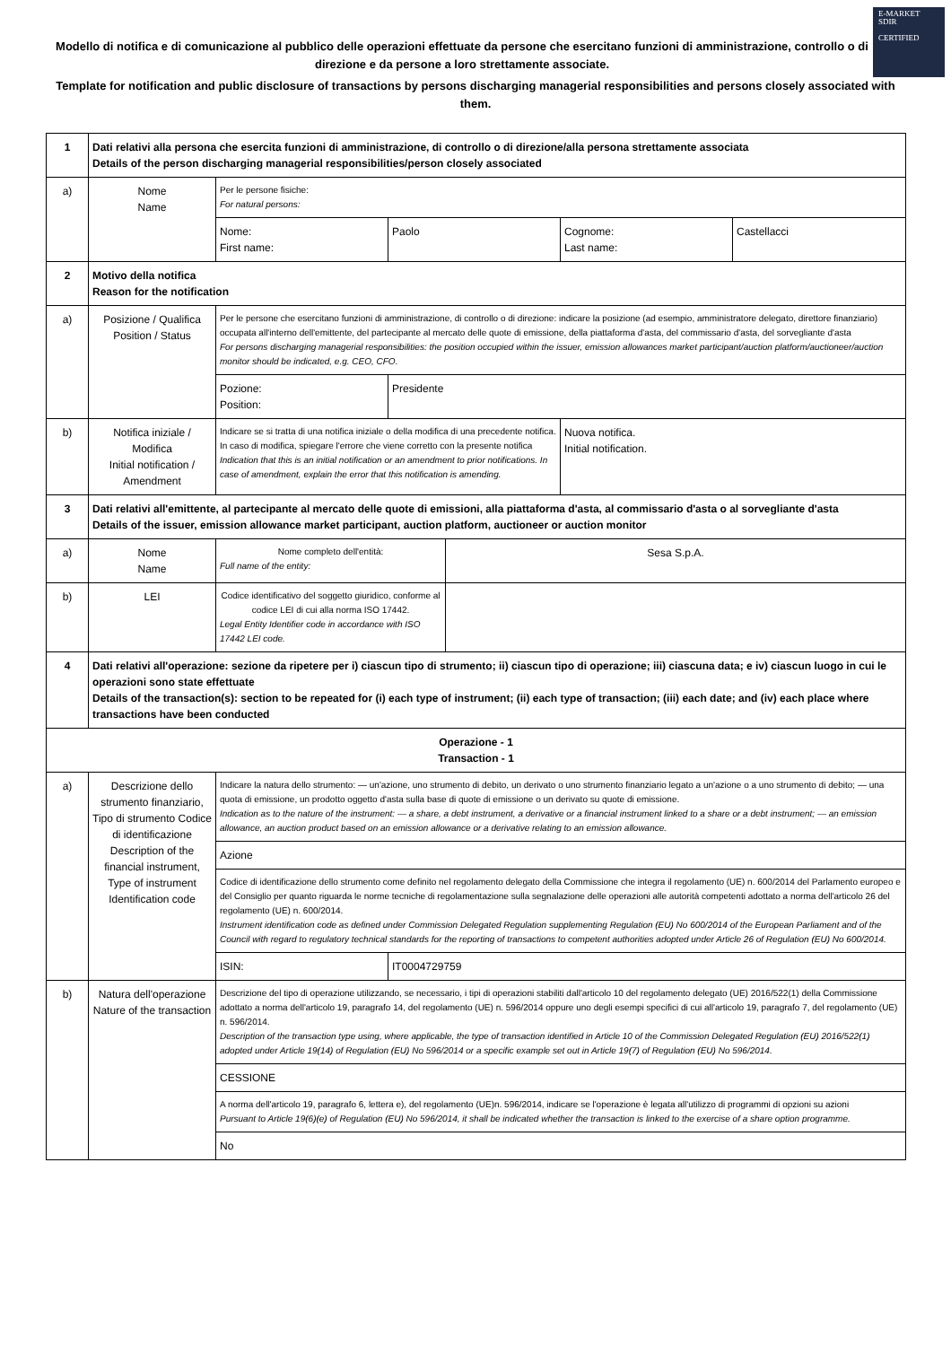E-MARKET
SDIR
CERTIFIED
Modello di notifica e di comunicazione al pubblico delle operazioni effettuate da persone che esercitano funzioni di amministrazione, controllo o di direzione e da persone a loro strettamente associate.
Template for notification and public disclosure of transactions by persons discharging managerial responsibilities and persons closely associated with them.
| 1 | Dati relativi alla persona che esercita funzioni di amministrazione, di controllo o di direzione/alla persona strettamente associata Details of the person discharging managerial responsibilities/person closely associated | | | | | |
| a) | Nome Name | Per le persone fisiche: For natural persons: | | | | |
| | | Nome: First name: | Paolo | | Cognome: Last name: | Castellacci |
| 2 | Motivo della notifica Reason for the notification | | | | | |
| a) | Posizione / Qualifica Position / Status | Per le persone che esercitano funzioni di amministrazione, di controllo o di direzione: indicare la posizione (ad esempio, amministratore delegato, direttore finanziario) occupata all'interno dell'emittente, del partecipante al mercato delle quote di emissione, della piattaforma d'asta, del commissario d'asta, del sorvegliante d'asta For persons discharging managerial responsibilities: the position occupied within the issuer, emission allowances market participant/auction platform/auctioneer/auction monitor should be indicated, e.g. CEO, CFO. | | | | |
| | | Pozione: Position: | Presidente | | | |
| b) | Notifica iniziale / Modifica Initial notification / Amendment | Indicare se si tratta di una notifica iniziale o della modifica di una precedente notifica. In caso di modifica, spiegare l'errore che viene corretto con la presente notifica Indication that this is an initial notification or an amendment to prior notifications. In case of amendment, explain the error that this notification is amending. | | | Nuova notifica. Initial notification. | |
| 3 | Dati relativi all'emittente, al partecipante al mercato delle quote di emissioni, alla piattaforma d'asta, al commissario d'asta o al sorvegliante d'asta Details of the issuer, emission allowance market participant, auction platform, auctioneer or auction monitor | | | | | |
| a) | Nome Name | Nome completo dell'entità: Full name of the entity: | | Sesa S.p.A. | | |
| b) | LEI | Codice identificativo del soggetto giuridico, conforme al codice LEI di cui alla norma ISO 17442. Legal Entity Identifier code in accordance with ISO 17442 LEI code. | | | | |
| 4 | Dati relativi all'operazione: sezione da ripetere per i) ciascun tipo di strumento; ii) ciascun tipo di operazione; iii) ciascuna data; e iv) ciascun luogo in cui le operazioni sono state effettuate Details of the transaction(s): section to be repeated for (i) each type of instrument; (ii) each type of transaction; (iii) each date; and (iv) each place where transactions have been conducted | | | | | |
| Operazione - 1 Transaction - 1 | | | | | | |
| a) | Descrizione dello strumento finanziario, Tipo di strumento Codice di identificazione Description of the financial instrument, Type of instrument Identification code | Indicare la natura dello strumento: — un'azione, uno strumento di debito, un derivato o uno strumento finanziario legato a un'azione o a uno strumento di debito; — una quota di emissione, un prodotto oggetto d'asta sulla base di quote di emissione o un derivato su quote di emissione. Indication as to the nature of the instrument: — a share, a debt instrument, a derivative or a financial instrument linked to a share or a debt instrument; — an emission allowance, an auction product based on an emission allowance or a derivative relating to an emission allowance. | | | | |
| | | Azione | | | | |
| | | Codice di identificazione dello strumento come definito nel regolamento delegato della Commissione che integra il regolamento (UE) n. 600/2014 del Parlamento europeo e del Consiglio per quanto riguarda le norme tecniche di regolamentazione sulla segnalazione delle operazioni alle autorità competenti adottato a norma dell'articolo 26 del regolamento (UE) n. 600/2014. Instrument identification code as defined under Commission Delegated Regulation supplementing Regulation (EU) No 600/2014 of the European Parliament and of the Council with regard to regulatory technical standards for the reporting of transactions to competent authorities adopted under Article 26 of Regulation (EU) No 600/2014. | | | | |
| | | ISIN: | IT0004729759 | | | |
| b) | Natura dell'operazione Nature of the transaction | Descrizione del tipo di operazione utilizzando, se necessario, i tipi di operazioni stabiliti dall'articolo 10 del regolamento delegato (UE) 2016/522(1) della Commissione adottato a norma dell'articolo 19, paragrafo 14, del regolamento (UE) n. 596/2014 oppure uno degli esempi specifici di cui all'articolo 19, paragrafo 7, del regolamento (UE) n. 596/2014. Description of the transaction type using, where applicable, the type of transaction identified in Article 10 of the Commission Delegated Regulation (EU) 2016/522(1) adopted under Article 19(14) of Regulation (EU) No 596/2014 or a specific example set out in Article 19(7) of Regulation (EU) No 596/2014. | | | | |
| | | CESSIONE | | | | |
| | | A norma dell'articolo 19, paragrafo 6, lettera e), del regolamento (UE)n. 596/2014, indicare se l'operazione è legata all'utilizzo di programmi di opzioni su azioni Pursuant to Article 19(6)(e) of Regulation (EU) No 596/2014, it shall be indicated whether the transaction is linked to the exercise of a share option programme. | | | | |
| | | No | | | | |